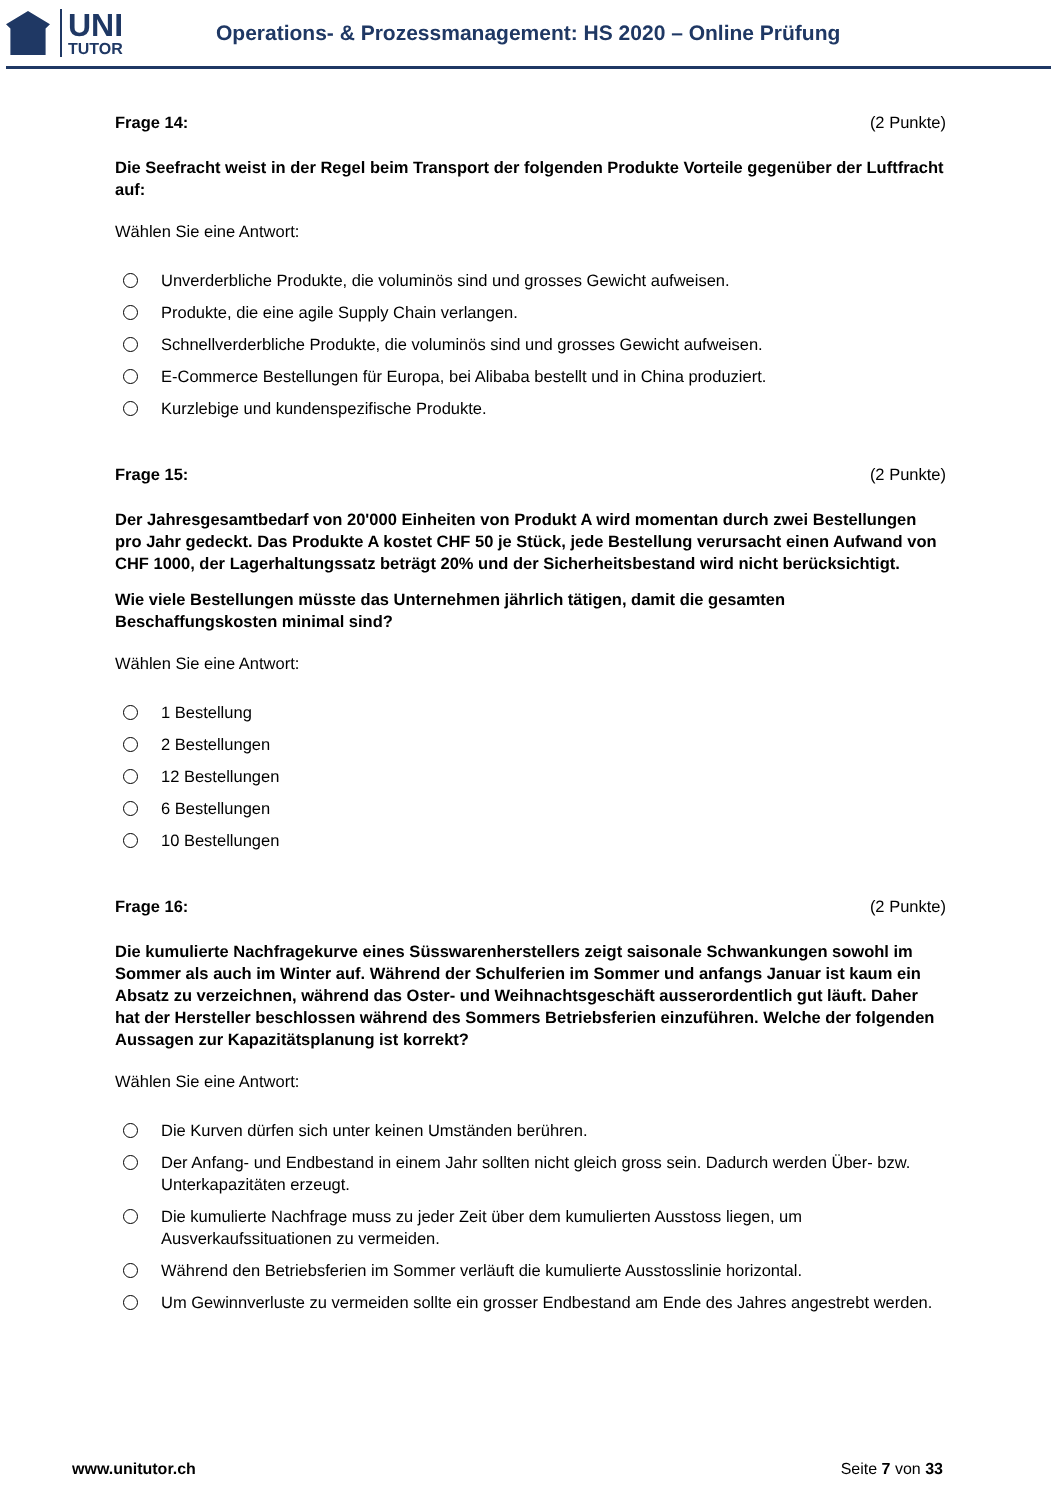UNI
TUTOR
Operations- & Prozessmanagement: HS 2020 – Online Prüfung
Frage 14: (2 Punkte)
Die Seefracht weist in der Regel beim Transport der folgenden Produkte Vorteile gegenüber der Luftfracht auf:
Wählen Sie eine Antwort:
Unverderbliche Produkte, die voluminös sind und grosses Gewicht aufweisen.
Produkte, die eine agile Supply Chain verlangen.
Schnellverderbliche Produkte, die voluminös sind und grosses Gewicht aufweisen.
E-Commerce Bestellungen für Europa, bei Alibaba bestellt und in China produziert.
Kurzlebige und kundenspezifische Produkte.
Frage 15: (2 Punkte)
Der Jahresgesamtbedarf von 20'000 Einheiten von Produkt A wird momentan durch zwei Bestellungen pro Jahr gedeckt. Das Produkte A kostet CHF 50 je Stück, jede Bestellung verursacht einen Aufwand von CHF 1000, der Lagerhaltungssatz beträgt 20% und der Sicherheitsbestand wird nicht berücksichtigt.
Wie viele Bestellungen müsste das Unternehmen jährlich tätigen, damit die gesamten Beschaffungskosten minimal sind?
Wählen Sie eine Antwort:
1 Bestellung
2 Bestellungen
12 Bestellungen
6 Bestellungen
10 Bestellungen
Frage 16: (2 Punkte)
Die kumulierte Nachfragekurve eines Süsswarenherstellers zeigt saisonale Schwankungen sowohl im Sommer als auch im Winter auf. Während der Schulferien im Sommer und anfangs Januar ist kaum ein Absatz zu verzeichnen, während das Oster- und Weihnachtsgeschäft ausserordentlich gut läuft. Daher hat der Hersteller beschlossen während des Sommers Betriebsferien einzuführen. Welche der folgenden Aussagen zur Kapazitätsplanung ist korrekt?
Wählen Sie eine Antwort:
Die Kurven dürfen sich unter keinen Umständen berühren.
Der Anfang- und Endbestand in einem Jahr sollten nicht gleich gross sein. Dadurch werden Über- bzw. Unterkapazitäten erzeugt.
Die kumulierte Nachfrage muss zu jeder Zeit über dem kumulierten Ausstoss liegen, um Ausverkaufssituationen zu vermeiden.
Während den Betriebsferien im Sommer verläuft die kumulierte Ausstosslinie horizontal.
Um Gewinnverluste zu vermeiden sollte ein grosser Endbestand am Ende des Jahres angestrebt werden.
www.unitutor.ch Seite 7 von 33